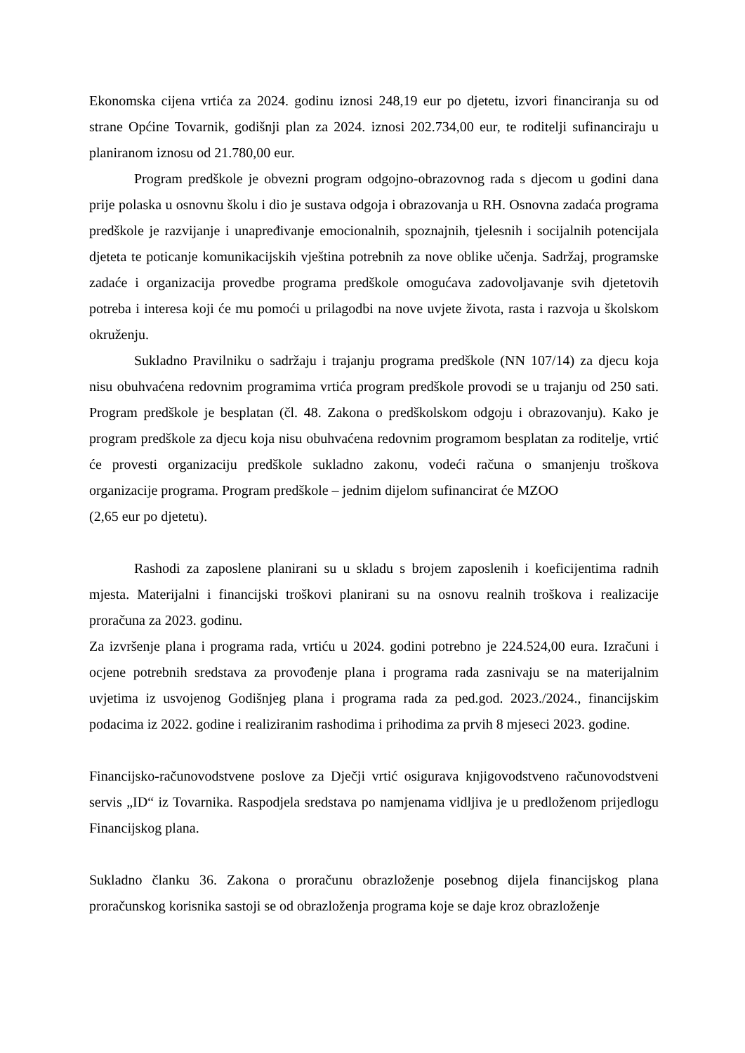Ekonomska cijena vrtića za 2024. godinu iznosi 248,19 eur po djetetu, izvori financiranja su od strane Općine Tovarnik, godišnji plan za 2024. iznosi 202.734,00 eur, te roditelji sufinanciraju u planiranom iznosu od 21.780,00 eur.
Program predškole je obvezni program odgojno-obrazovnog rada s djecom u godini dana prije polaska u osnovnu školu i dio je sustava odgoja i obrazovanja u RH. Osnovna zadaća programa predškole je razvijanje i unapređivanje emocionalnih, spoznajnih, tjelesnih i socijalnih potencijala djeteta te poticanje komunikacijskih vještina potrebnih za nove oblike učenja. Sadržaj, programske zadaće i organizacija provedbe programa predškole omogućava zadovoljavanje svih djetetovih potreba i interesa koji će mu pomoći u prilagodbi na nove uvjete života, rasta i razvoja u školskom okruženju.
Sukladno Pravilniku o sadržaju i trajanju programa predškole (NN 107/14) za djecu koja nisu obuhvaćena redovnim programima vrtića program predškole provodi se u trajanju od 250 sati. Program predškole je besplatan (čl. 48. Zakona o predškolskom odgoju i obrazovanju). Kako je program predškole za djecu koja nisu obuhvaćena redovnim programom besplatan za roditelje, vrtić će provesti organizaciju predškole sukladno zakonu, vodeći računa o smanjenju troškova organizacije programa. Program predškole – jednim dijelom sufinancirat će MZOO
(2,65 eur po djetetu).
Rashodi za zaposlene planirani su u skladu s brojem zaposlenih i koeficijentima radnih mjesta. Materijalni i financijski troškovi planirani su na osnovu realnih troškova i realizacije proračuna za 2023. godinu.
Za izvršenje plana i programa rada, vrtiću u 2024. godini potrebno je 224.524,00 eura. Izračuni i ocjene potrebnih sredstava za provođenje plana i programa rada zasnivaju se na materijalnim uvjetima iz usvojenog Godišnjeg plana i programa rada za ped.god. 2023./2024., financijskim podacima iz 2022. godine i realiziranim rashodima i prihodima za prvih 8 mjeseci 2023. godine.
Financijsko-računovodstvene poslove za Dječji vrtić osigurava knjigovodstveno računovodstveni servis „ID“ iz Tovarnika. Raspodjela sredstava po namjenama vidljiva je u predloženom prijedlogu Financijskog plana.
Sukladno članku 36. Zakona o proračunu obrazloženje posebnog dijela financijskog plana proračunskog korisnika sastoji se od obrazloženja programa koje se daje kroz obrazloženje